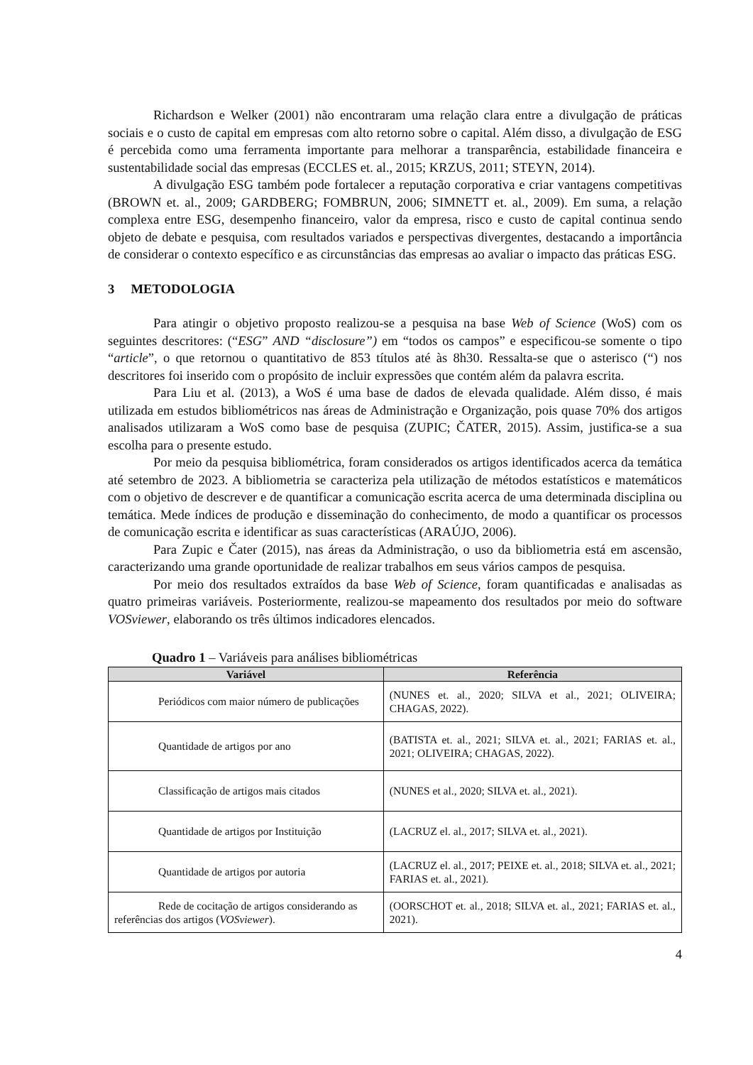Richardson e Welker (2001) não encontraram uma relação clara entre a divulgação de práticas sociais e o custo de capital em empresas com alto retorno sobre o capital. Além disso, a divulgação de ESG é percebida como uma ferramenta importante para melhorar a transparência, estabilidade financeira e sustentabilidade social das empresas (ECCLES et. al., 2015; KRZUS, 2011; STEYN, 2014).
A divulgação ESG também pode fortalecer a reputação corporativa e criar vantagens competitivas (BROWN et. al., 2009; GARDBERG; FOMBRUN, 2006; SIMNETT et. al., 2009). Em suma, a relação complexa entre ESG, desempenho financeiro, valor da empresa, risco e custo de capital continua sendo objeto de debate e pesquisa, com resultados variados e perspectivas divergentes, destacando a importância de considerar o contexto específico e as circunstâncias das empresas ao avaliar o impacto das práticas ESG.
3 METODOLOGIA
Para atingir o objetivo proposto realizou-se a pesquisa na base Web of Science (WoS) com os seguintes descritores: (“ESG” AND “disclosure”) em “todos os campos” e especificou-se somente o tipo “article”, o que retornou o quantitativo de 853 títulos até às 8h30. Ressalta-se que o asterisco (“) nos descritores foi inserido com o propósito de incluir expressões que contém além da palavra escrita.
Para Liu et al. (2013), a WoS é uma base de dados de elevada qualidade. Além disso, é mais utilizada em estudos bibliométricos nas áreas de Administração e Organização, pois quase 70% dos artigos analisados utilizaram a WoS como base de pesquisa (ZUPIC; ČATER, 2015). Assim, justifica-se a sua escolha para o presente estudo.
Por meio da pesquisa bibliométrica, foram considerados os artigos identificados acerca da temática até setembro de 2023. A bibliometria se caracteriza pela utilização de métodos estatísticos e matemáticos com o objetivo de descrever e de quantificar a comunicação escrita acerca de uma determinada disciplina ou temática. Mede índices de produção e disseminação do conhecimento, de modo a quantificar os processos de comunicação escrita e identificar as suas características (ARAÚJO, 2006).
Para Zupic e Čater (2015), nas áreas da Administração, o uso da bibliometria está em ascensão, caracterizando uma grande oportunidade de realizar trabalhos em seus vários campos de pesquisa.
Por meio dos resultados extraídos da base Web of Science, foram quantificadas e analisadas as quatro primeiras variáveis. Posteriormente, realizou-se mapeamento dos resultados por meio do software VOSviewer, elaborando os três últimos indicadores elencados.
Quadro 1 – Variáveis para análises bibliométricas
| Variável | Referência |
| --- | --- |
| Periódicos com maior número de publicações | (NUNES et. al., 2020; SILVA et al., 2021; OLIVEIRA; CHAGAS, 2022). |
| Quantidade de artigos por ano | (BATISTA et. al., 2021; SILVA et. al., 2021; FARIAS et. al., 2021; OLIVEIRA; CHAGAS, 2022). |
| Classificação de artigos mais citados | (NUNES et al., 2020; SILVA et. al., 2021). |
| Quantidade de artigos por Instituição | (LACRUZ el. al., 2017; SILVA et. al., 2021). |
| Quantidade de artigos por autoria | (LACRUZ el. al., 2017; PEIXE et. al., 2018; SILVA et. al., 2021; FARIAS et. al., 2021). |
| Rede de cocitação de artigos considerando as referências dos artigos ( VOSviewer ). | (OORSCHOT et. al., 2018; SILVA et. al., 2021; FARIAS et. al., 2021). |
4